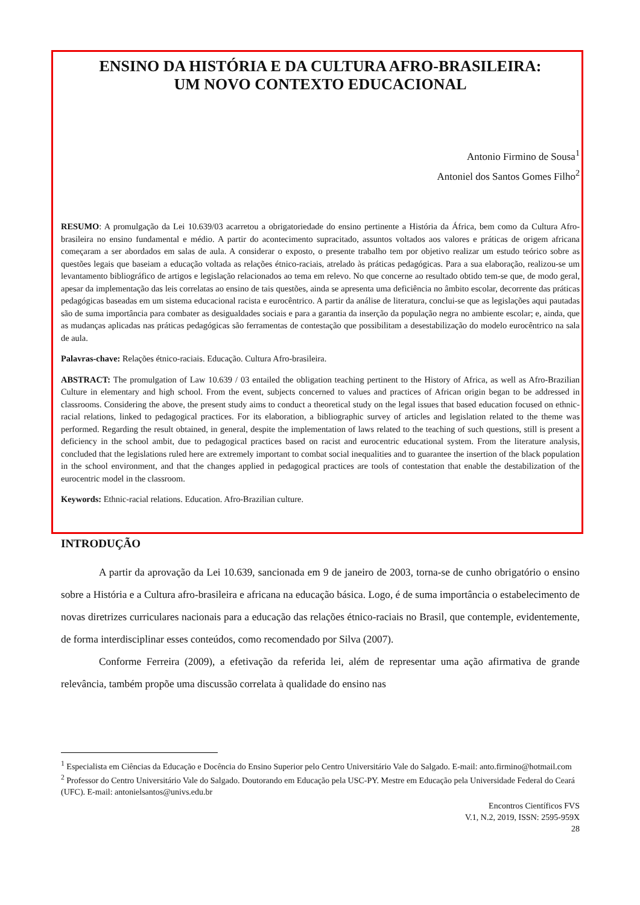ENSINO DA HISTÓRIA E DA CULTURA AFRO-BRASILEIRA:
UM NOVO CONTEXTO EDUCACIONAL
Antonio Firmino de Sousa<sup>1</sup>
Antoniel dos Santos Gomes Filho<sup>2</sup>
RESUMO: A promulgação da Lei 10.639/03 acarretou a obrigatoriedade do ensino pertinente a História da África, bem como da Cultura Afro-brasileira no ensino fundamental e médio. A partir do acontecimento supracitado, assuntos voltados aos valores e práticas de origem africana começaram a ser abordados em salas de aula. A considerar o exposto, o presente trabalho tem por objetivo realizar um estudo teórico sobre as questões legais que baseiam a educação voltada as relações étnico-raciais, atrelado às práticas pedagógicas. Para a sua elaboração, realizou-se um levantamento bibliográfico de artigos e legislação relacionados ao tema em relevo. No que concerne ao resultado obtido tem-se que, de modo geral, apesar da implementação das leis correlatas ao ensino de tais questões, ainda se apresenta uma deficiência no âmbito escolar, decorrente das práticas pedagógicas baseadas em um sistema educacional racista e eurocêntrico. A partir da análise de literatura, conclui-se que as legislações aqui pautadas são de suma importância para combater as desigualdades sociais e para a garantia da inserção da população negra no ambiente escolar; e, ainda, que as mudanças aplicadas nas práticas pedagógicas são ferramentas de contestação que possibilitam a desestabilização do modelo eurocêntrico na sala de aula.
Palavras-chave: Relações étnico-raciais. Educação. Cultura Afro-brasileira.
ABSTRACT: The promulgation of Law 10.639 / 03 entailed the obligation teaching pertinent to the History of Africa, as well as Afro-Brazilian Culture in elementary and high school. From the event, subjects concerned to values and practices of African origin began to be addressed in classrooms. Considering the above, the present study aims to conduct a theoretical study on the legal issues that based education focused on ethnic-racial relations, linked to pedagogical practices. For its elaboration, a bibliographic survey of articles and legislation related to the theme was performed. Regarding the result obtained, in general, despite the implementation of laws related to the teaching of such questions, still is present a deficiency in the school ambit, due to pedagogical practices based on racist and eurocentric educational system. From the literature analysis, concluded that the legislations ruled here are extremely important to combat social inequalities and to guarantee the insertion of the black population in the school environment, and that the changes applied in pedagogical practices are tools of contestation that enable the destabilization of the eurocentric model in the classroom.
Keywords: Ethnic-racial relations. Education. Afro-Brazilian culture.
INTRODUÇÃO
A partir da aprovação da Lei 10.639, sancionada em 9 de janeiro de 2003, torna-se de cunho obrigatório o ensino sobre a História e a Cultura afro-brasileira e africana na educação básica. Logo, é de suma importância o estabelecimento de novas diretrizes curriculares nacionais para a educação das relações étnico-raciais no Brasil, que contemple, evidentemente, de forma interdisciplinar esses conteúdos, como recomendado por Silva (2007).
Conforme Ferreira (2009), a efetivação da referida lei, além de representar uma ação afirmativa de grande relevância, também propõe uma discussão correlata à qualidade do ensino nas
<sup>1</sup> Especialista em Ciências da Educação e Docência do Ensino Superior pelo Centro Universitário Vale do Salgado. E-mail: anto.firmino@hotmail.com
<sup>2</sup> Professor do Centro Universitário Vale do Salgado. Doutorando em Educação pela USC-PY. Mestre em Educação pela Universidade Federal do Ceará (UFC). E-mail: antonielsantos@univs.edu.br
Encontros Científicos FVS
V.1, N.2, 2019, ISSN: 2595-959X
28